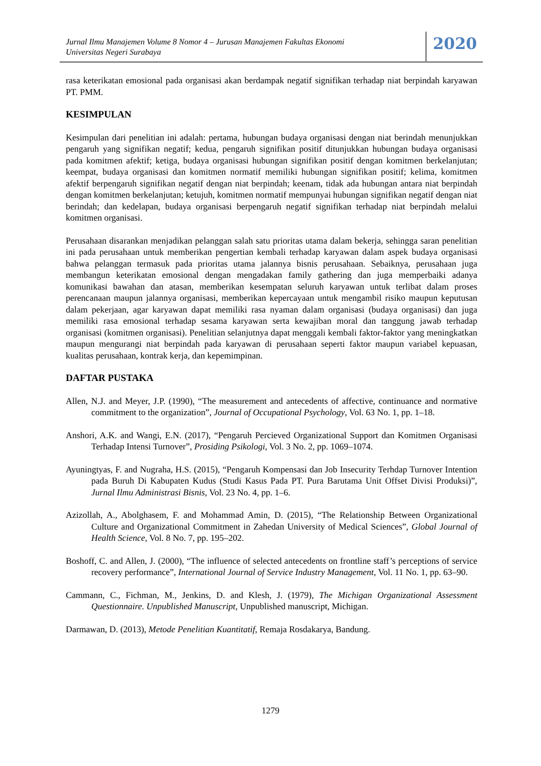Jurnal Ilmu Manajemen Volume 8 Nomor 4 – Jurusan Manajemen Fakultas Ekonomi
Universitas Negeri Surabaya
2020
rasa keterikatan emosional pada organisasi akan berdampak negatif signifikan terhadap niat berpindah karyawan PT. PMM.
KESIMPULAN
Kesimpulan dari penelitian ini adalah: pertama, hubungan budaya organisasi dengan niat berindah menunjukkan pengaruh yang signifikan negatif; kedua, pengaruh signifikan positif ditunjukkan hubungan budaya organisasi pada komitmen afektif; ketiga, budaya organisasi hubungan signifikan positif dengan komitmen berkelanjutan; keempat, budaya organisasi dan komitmen normatif memiliki hubungan signifikan positif; kelima, komitmen afektif berpengaruh signifikan negatif dengan niat berpindah; keenam, tidak ada hubungan antara niat berpindah dengan komitmen berkelanjutan; ketujuh, komitmen normatif mempunyai hubungan signifikan negatif dengan niat berindah; dan kedelapan, budaya organisasi berpengaruh negatif signifikan terhadap niat berpindah melalui komitmen organisasi.
Perusahaan disarankan menjadikan pelanggan salah satu prioritas utama dalam bekerja, sehingga saran penelitian ini pada perusahaan untuk memberikan pengertian kembali terhadap karyawan dalam aspek budaya organisasi bahwa pelanggan termasuk pada prioritas utama jalannya bisnis perusahaan. Sebaiknya, perusahaan juga membangun keterikatan emosional dengan mengadakan family gathering dan juga memperbaiki adanya komunikasi bawahan dan atasan, memberikan kesempatan seluruh karyawan untuk terlibat dalam proses perencanaan maupun jalannya organisasi, memberikan kepercayaan untuk mengambil risiko maupun keputusan dalam pekerjaan, agar karyawan dapat memiliki rasa nyaman dalam organisasi (budaya organisasi) dan juga memiliki rasa emosional terhadap sesama karyawan serta kewajiban moral dan tanggung jawab terhadap organisasi (komitmen organisasi). Penelitian selanjutnya dapat menggali kembali faktor-faktor yang meningkatkan maupun mengurangi niat berpindah pada karyawan di perusahaan seperti faktor maupun variabel kepuasan, kualitas perusahaan, kontrak kerja, dan kepemimpinan.
DAFTAR PUSTAKA
Allen, N.J. and Meyer, J.P. (1990), “The measurement and antecedents of affective, continuance and normative commitment to the organization”, Journal of Occupational Psychology, Vol. 63 No. 1, pp. 1–18.
Anshori, A.K. and Wangi, E.N. (2017), “Pengaruh Percieved Organizational Support dan Komitmen Organisasi Terhadap Intensi Turnover”, Prosiding Psikologi, Vol. 3 No. 2, pp. 1069–1074.
Ayuningtyas, F. and Nugraha, H.S. (2015), “Pengaruh Kompensasi dan Job Insecurity Terhdap Turnover Intention pada Buruh Di Kabupaten Kudus (Studi Kasus Pada PT. Pura Barutama Unit Offset Divisi Produksi)”, Jurnal Ilmu Administrasi Bisnis, Vol. 23 No. 4, pp. 1–6.
Azizollah, A., Abolghasem, F. and Mohammad Amin, D. (2015), “The Relationship Between Organizational Culture and Organizational Commitment in Zahedan University of Medical Sciences”, Global Journal of Health Science, Vol. 8 No. 7, pp. 195–202.
Boshoff, C. and Allen, J. (2000), “The influence of selected antecedents on frontline staff’s perceptions of service recovery performance”, International Journal of Service Industry Management, Vol. 11 No. 1, pp. 63–90.
Cammann, C., Fichman, M., Jenkins, D. and Klesh, J. (1979), The Michigan Organizational Assessment Questionnaire. Unpublished Manuscript, Unpublished manuscript, Michigan.
Darmawan, D. (2013), Metode Penelitian Kuantitatif, Remaja Rosdakarya, Bandung.
1279